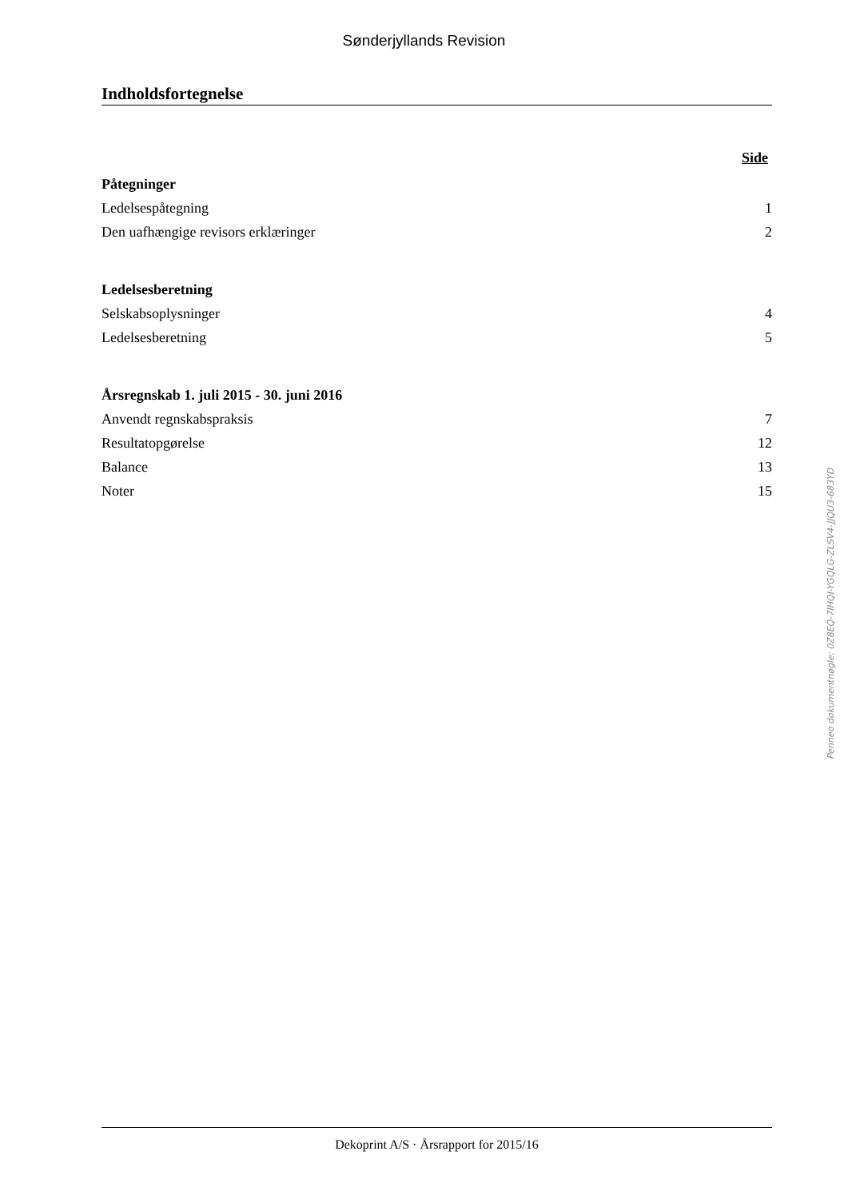Sønderjyllands Revision
Indholdsfortegnelse
Side
Påtegninger
Ledelsespåtegning 1
Den uafhængige revisors erklæringer 2
Ledelsesberetning
Selskabsoplysninger 4
Ledelsesberetning 5
Årsregnskab 1. juli 2015 - 30. juni 2016
Anvendt regnskabspraksis 7
Resultatopgørelse 12
Balance 13
Noter 15
Penneo dokumentnøgle: 0Z8EQ-7IHQI-YGQLG-ZLSV4-JJQU3-683YD
Dekoprint A/S · Årsrapport for 2015/16